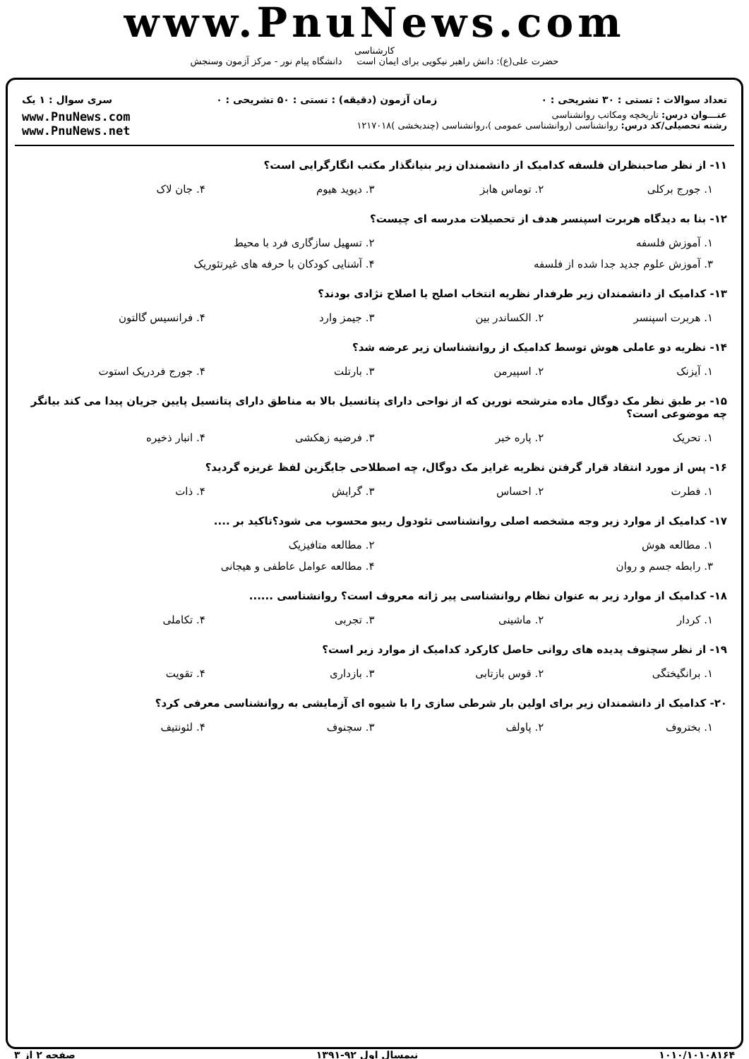www.PnuNews.com
کارشناسی
حضرت علی(ع): دانش راهبر نیکویی برای ایمان است دانشگاه پیام نور - مرکز آزمون وسنجش
تعداد سوالات : تستی : ۳۰ تشریحی : ۰ زمان آزمون (دقیقه) : تستی : ۵۰ تشریحی : ۰ سری سوال : ۱ یک
عنـــوان درس: تاریخچه ومکاتب روانشناسی
رشته تحصیلی/کد درس: روانشناسی (روانشناسی عمومی )،روانشناسی (چندبخشی )۱۲۱۷۰۱۸
www.PnuNews.com
www.PnuNews.net
۱۱- از نظر صاحبنظران فلسفه کدامیک از دانشمندان زیر بنیانگذار مکتب انگارگرایی است؟
۱. جورج برکلی ۲. توماس هابز ۳. دیوید هیوم ۴. جان لاک
۱۲- بنا به دیدگاه هربرت اسپنسر هدف از تحصیلات مدرسه ای چیست؟
۱. آموزش فلسفه ۲. تسهیل سازگاری فرد با محیط
۳. آموزش علوم جدید جدا شده از فلسفه ۴. آشنایی کودکان با حرفه های غیرتئوریک
۱۳- کدامیک از دانشمندان زیر طرفدار نظریه انتخاب اصلح یا اصلاح نژادی بودند؟
۱. هربرت اسپنسر ۲. الکساندر بین ۳. جیمز وارد ۴. فرانسیس گالتون
۱۴- نظریه دو عاملی هوش توسط کدامیک از روانشناسان زیر عرضه شد؟
۱. آیزنک ۲. اسپیرمن ۳. بارتلت ۴. جورج فردریک استوت
۱۵- بر طبق نظر مک دوگال ماده مترشحه نورین که از نواحی دارای پتانسیل بالا به مناطق دارای پتانسیل پایین جریان پیدا می کند بیانگر چه موضوعی است؟
۱. تحریک ۲. پاره خبر ۳. فرضیه زهکشی ۴. انبار ذخیره
۱۶- پس از مورد انتقاد قرار گرفتن نظریه غرایز مک دوگال، چه اصطلاحی جایگزین لفظ غریزه گردید؟
۱. فطرت ۲. احساس ۳. گرایش ۴. ذات
۱۷- کدامیک از موارد زیر وجه مشخصه اصلی روانشناسی تئودول ریبو محسوب می شود؟تاکید بر ....
۱. مطالعه هوش ۲. مطالعه متافیزیک
۳. رابطه جسم و روان ۴. مطالعه عوامل عاطفی و هیجانی
۱۸- کدامیک از موارد زیر به عنوان نظام روانشناسی پیر ژانه معروف است؟ روانشناسی ......
۱. کردار ۲. ماشینی ۳. تجربی ۴. تکاملی
۱۹- از نظر سچنوف پدیده های روانی حاصل کارکرد کدامیک از موارد زیر است؟
۱. برانگیختگی ۲. قوس بازتابی ۳. بازداری ۴. تقویت
۲۰- کدامیک از دانشمندان زیر برای اولین بار شرطی سازی را با شیوه ای آزمایشی به روانشناسی معرفی کرد؟
۱. بختروف ۲. پاولف ۳. سچنوف ۴. لئونتیف
۱۰۱۰/۱۰۱۰۸۱۶۴ نیمسال اول ۹۲-۱۳۹۱ صفحه ۲ از ۳